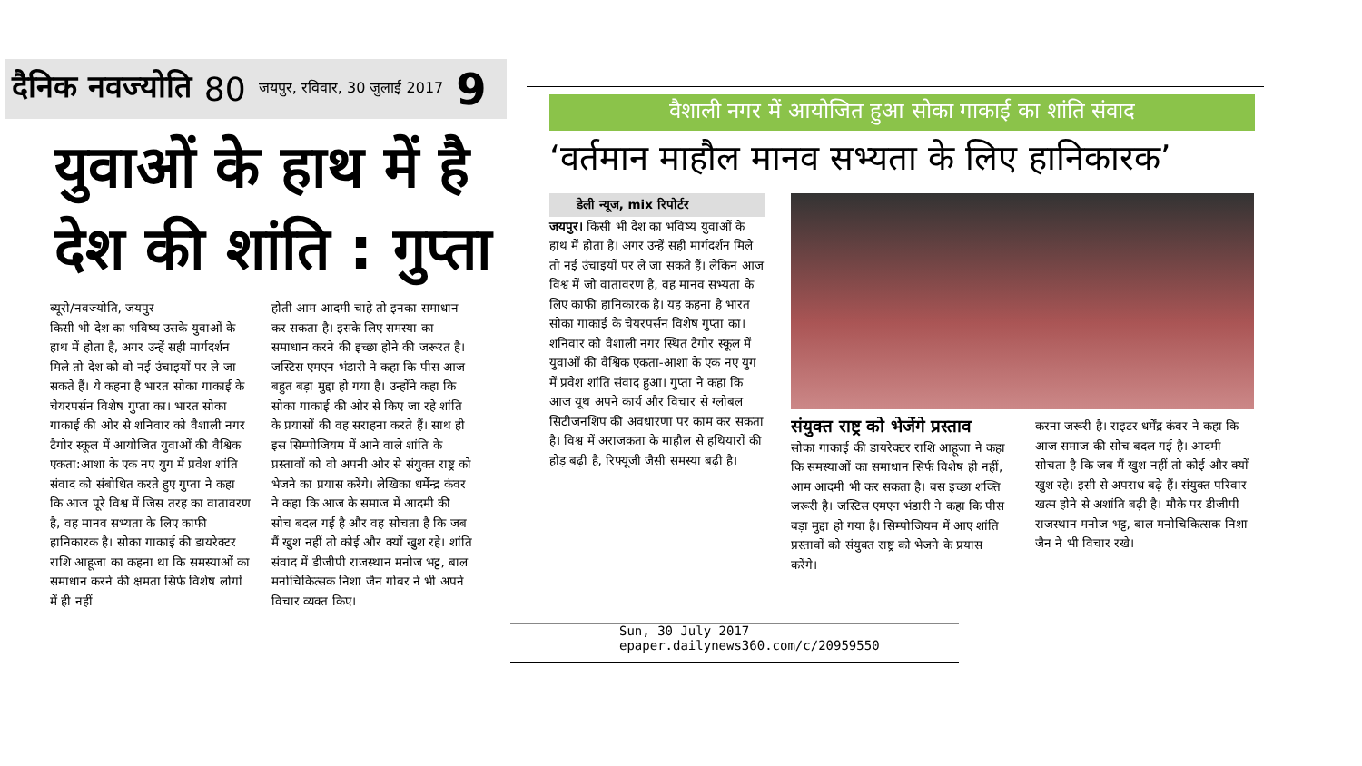दैनिक नवज्योति 80 जयपुर, रविवार, 30 जुलाई 2017 9
युवाओं के हाथ में है
देश की शांति : गुप्ता
ब्यूरो/नवज्योति, जयपुर
किसी भी देश का भविष्य उसके युवाओं के हाथ में होता है, अगर उन्हें सही मार्गदर्शन मिले तो देश को वो नई उंचाइयों पर ले जा सकते हैं। ये कहना है भारत सोका गाकाई के चेयरपर्सन विशेष गुप्ता का। भारत सोका गाकाई की ओर से शनिवार को वैशाली नगर टैगोर स्कूल में आयोजित युवाओं की वैश्विक एकता:आशा के एक नए युग में प्रवेश शांति संवाद को संबोधित करते हुए गुप्ता ने कहा कि आज पूरे विश्व में जिस तरह का वातावरण है, वह मानव सभ्यता के लिए काफी हानिकारक है। सोका गाकाई की डायरेक्टर राशि आहूजा का कहना था कि समस्याओं का समाधान करने की क्षमता सिर्फ विशेष लोगों में ही नहीं
होती आम आदमी चाहे तो इनका समाधान कर सकता है। इसके लिए समस्या का समाधान करने की इच्छा होने की जरूरत है। जस्टिस एमएन भंडारी ने कहा कि पीस आज बहुत बड़ा मुद्दा हो गया है। उन्होंने कहा कि सोका गाकाई की ओर से किए जा रहे शांति के प्रयासों की वह सराहना करते हैं। साथ ही इस सिम्पोजियम में आने वाले शांति के प्रस्तावों को वो अपनी ओर से संयुक्त राष्ट्र को भेजने का प्रयास करेंगे। लेखिका धर्मेन्द्र कंवर ने कहा कि आज के समाज में आदमी की सोच बदल गई है और वह सोचता है कि जब मैं खुश नहीं तो कोई और क्यों खुश रहे। शांति संवाद में डीजीपी राजस्थान मनोज भट्ट, बाल मनोचिकित्सक निशा जैन गोबर ने भी अपने विचार व्यक्त किए।
वैशाली नगर में आयोजित हुआ सोका गाकाई का शांति संवाद
‘वर्तमान माहौल मानव सभ्यता के लिए हानिकारक’
डेली न्यूज, mix रिपोर्टर
जयपुर। किसी भी देश का भविष्य युवाओं के हाथ में होता है। अगर उन्हें सही मार्गदर्शन मिले तो नई उंचाइयों पर ले जा सकते हैं। लेकिन आज विश्व में जो वातावरण है, वह मानव सभ्यता के लिए काफी हानिकारक है। यह कहना है भारत सोका गाकाई के चेयरपर्सन विशेष गुप्ता का। शनिवार को वैशाली नगर स्थित टैगोर स्कूल में युवाओं की वैश्विक एकता-आशा के एक नए युग में प्रवेश शांति संवाद हुआ। गुप्ता ने कहा कि आज यूथ अपने कार्य और विचार से ग्लोबल सिटीजनशिप की अवधारणा पर काम कर सकता है। विश्व में अराजकता के माहौल से हथियारों की होड़ बढ़ी है, रिफ्यूजी जैसी समस्या बढ़ी है।
संयुक्त राष्ट्र को भेजेंगे प्रस्ताव
सोका गाकाई की डायरेक्टर राशि आहूजा ने कहा कि समस्याओं का समाधान सिर्फ विशेष ही नहीं, आम आदमी भी कर सकता है। बस इच्छा शक्ति जरूरी है। जस्टिस एमएन भंडारी ने कहा कि पीस बड़ा मुद्दा हो गया है। सिम्पोजियम में आए शांति प्रस्तावों को संयुक्त राष्ट्र को भेजने के प्रयास करेंगे।
करना जरूरी है। राइटर धर्मेंद्र कंवर ने कहा कि आज समाज की सोच बदल गई है। आदमी सोचता है कि जब मैं खुश नहीं तो कोई और क्यों खुश रहे। इसी से अपराध बढ़े हैं। संयुक्त परिवार खत्म होने से अशांति बढ़ी है। मौके पर डीजीपी राजस्थान मनोज भट्ट, बाल मनोचिकित्सक निशा जैन ने भी विचार रखे।
Sun, 30 July 2017
epaper.dailynews360.com/c/20959550